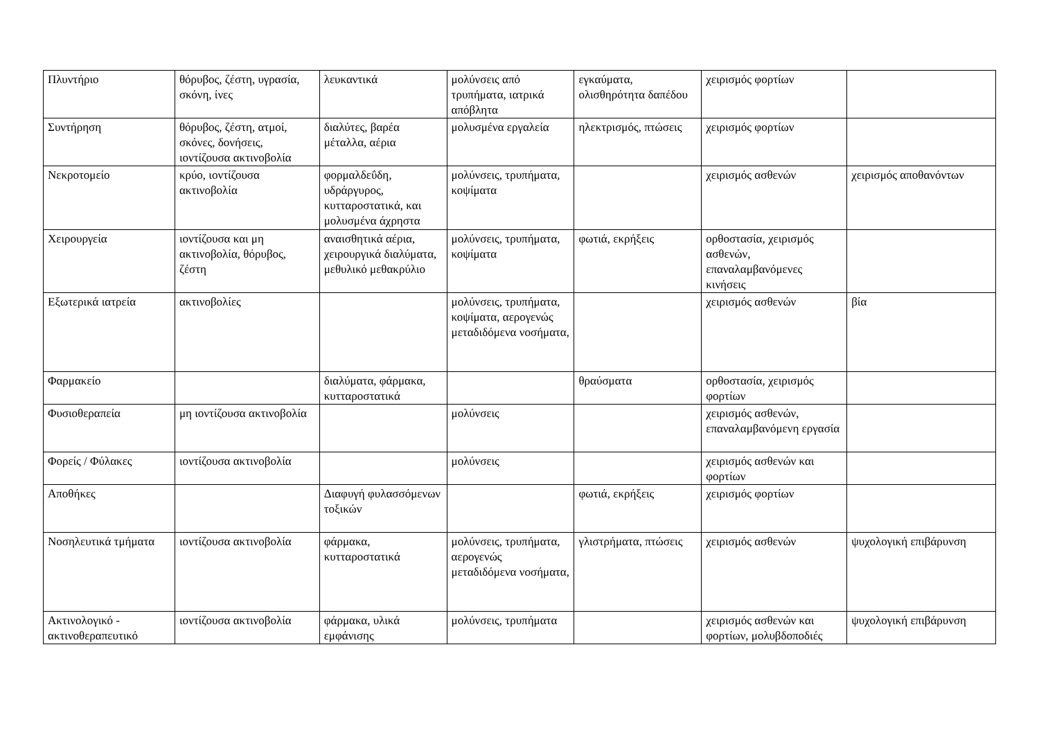| Πλυντήριο | θόρυβος, ζέστη, υγρασία, σκόνη, ίνες | λευκαντικά | μολύνσεις από τρυπήματα, ιατρικά απόβλητα | εγκαύματα, ολισθηρότητα δαπέδου | χειρισμός φορτίων | |
| Συντήρηση | θόρυβος, ζέστη, ατμοί, σκόνες, δονήσεις, ιοντίζουσα ακτινοβολία | διαλύτες, βαρέα μέταλλα, αέρια | μολυσμένα εργαλεία | ηλεκτρισμός, πτώσεις | χειρισμός φορτίων | |
| Νεκροτομείο | κρύο, ιοντίζουσα ακτινοβολία | φορμαλδεΰδη, υδράργυρος, κυτταροστατικά, και μολυσμένα άχρηστα | μολύνσεις, τρυπήματα, κοψίματα | | χειρισμός ασθενών | χειρισμός αποθανόντων |
| Χειρουργεία | ιοντίζουσα και μη ακτινοβολία, θόρυβος, ζέστη | αναισθητικά αέρια, χειρουργικά διαλύματα, μεθυλικό μεθακρύλιο | μολύνσεις, τρυπήματα, κοψίματα | φωτιά, εκρήξεις | ορθοστασία, χειρισμός ασθενών, επαναλαμβανόμενες κινήσεις | |
| Εξωτερικά ιατρεία | ακτινοβολίες | | μολύνσεις, τρυπήματα, κοψίματα, αερογενώς μεταδιδόμενα νοσήματα, | | χειρισμός ασθενών | βία |
| Φαρμακείο | | διαλύματα, φάρμακα, κυτταροστατικά | | θραύσματα | ορθοστασία, χειρισμός φορτίων | |
| Φυσιοθεραπεία | μη ιοντίζουσα ακτινοβολία | | μολύνσεις | | χειρισμός ασθενών, επαναλαμβανόμενη εργασία | |
| Φορείς / Φύλακες | ιοντίζουσα ακτινοβολία | | μολύνσεις | | χειρισμός ασθενών και φορτίων | |
| Αποθήκες | | Διαφυγή φυλασσόμενων τοξικών | | φωτιά, εκρήξεις | χειρισμός φορτίων | |
| Νοσηλευτικά τμήματα | ιοντίζουσα ακτινοβολία | φάρμακα, κυτταροστατικά | μολύνσεις, τρυπήματα, αερογενώς μεταδιδόμενα νοσήματα, | γλιστρήματα, πτώσεις | χειρισμός ασθενών | ψυχολογική επιβάρυνση |
| Ακτινολογικό - ακτινοθεραπευτικό | ιοντίζουσα ακτινοβολία | φάρμακα, υλικά εμφάνισης | μολύνσεις, τρυπήματα | | χειρισμός ασθενών και φορτίων, μολυβδοποδιές | ψυχολογική επιβάρυνση |